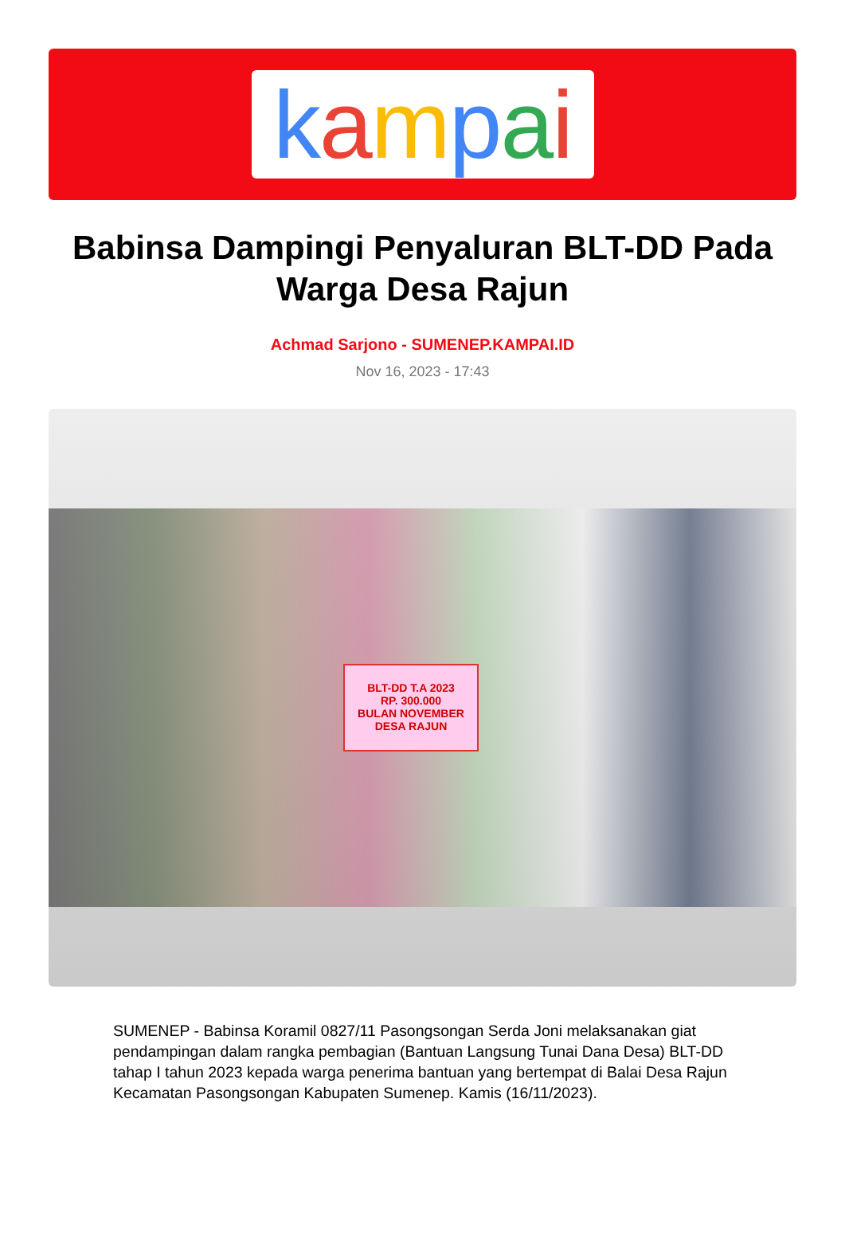kampai
Babinsa Dampingi Penyaluran BLT-DD Pada Warga Desa Rajun
Achmad Sarjono - SUMENEP.KAMPAI.ID
Nov 16, 2023 - 17:43
BLT-DD T.A 2023
RP. 300.000
BULAN NOVEMBER
DESA RAJUN
SUMENEP - Babinsa Koramil 0827/11 Pasongsongan Serda Joni melaksanakan giat pendampingan dalam rangka pembagian (Bantuan Langsung Tunai Dana Desa) BLT-DD tahap I tahun 2023 kepada warga penerima bantuan yang bertempat di Balai Desa Rajun Kecamatan Pasongsongan Kabupaten Sumenep. Kamis (16/11/2023).